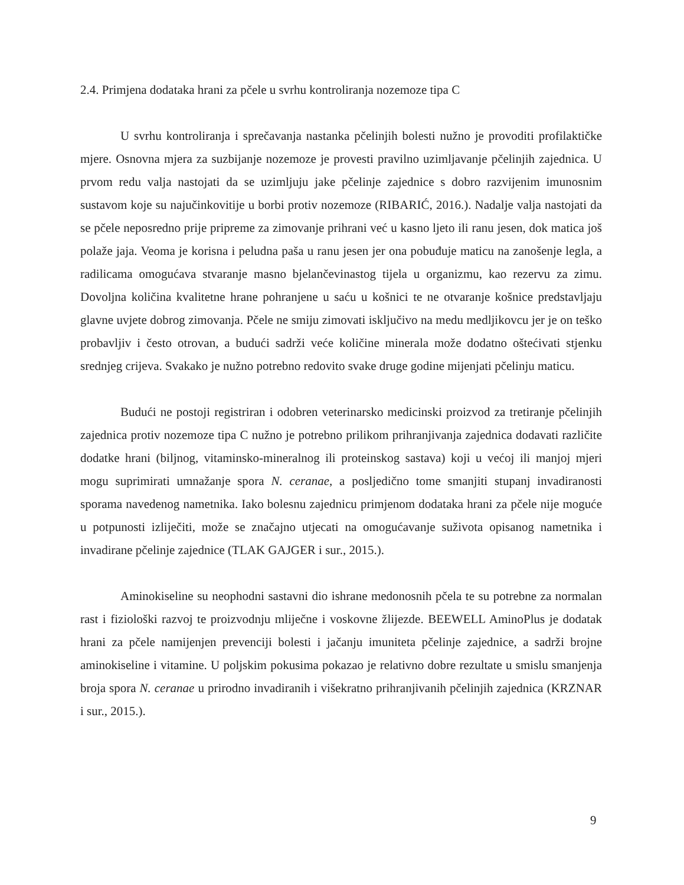2.4. Primjena dodataka hrani za pčele u svrhu kontroliranja nozemoze tipa C
U svrhu kontroliranja i sprečavanja nastanka pčelinjih bolesti nužno je provoditi profilaktičke mjere. Osnovna mjera za suzbijanje nozemoze je provesti pravilno uzimljavanje pčelinjih zajednica. U prvom redu valja nastojati da se uzimljuju jake pčelinje zajednice s dobro razvijenim imunosnim sustavom koje su najučinkovitije u borbi protiv nozemoze (RIBARIĆ, 2016.). Nadalje valja nastojati da se pčele neposredno prije pripreme za zimovanje prihrani već u kasno ljeto ili ranu jesen, dok matica još polaže jaja. Veoma je korisna i peludna paša u ranu jesen jer ona pobuđuje maticu na zanošenje legla, a radilicama omogućava stvaranje masno bjelančevinastog tijela u organizmu, kao rezervu za zimu. Dovoljna količina kvalitetne hrane pohranjene u saću u košnici te ne otvaranje košnice predstavljaju glavne uvjete dobrog zimovanja. Pčele ne smiju zimovati isključivo na medu medljikovcu jer je on teško probavljiv i često otrovan, a budući sadrži veće količine minerala može dodatno oštećivati stjenku srednjeg crijeva. Svakako je nužno potrebno redovito svake druge godine mijenjati pčelinju maticu.
Budući ne postoji registriran i odobren veterinarsko medicinski proizvod za tretiranje pčelinjih zajednica protiv nozemoze tipa C nužno je potrebno prilikom prihranjivanja zajednica dodavati različite dodatke hrani (biljnog, vitaminsko-mineralnog ili proteinskog sastava) koji u većoj ili manjoj mjeri mogu suprimirati umnažanje spora N. ceranae, a posljedično tome smanjiti stupanj invadiranosti sporama navedenog nametnika. Iako bolesnu zajednicu primjenom dodataka hrani za pčele nije moguće u potpunosti izliječiti, može se značajno utjecati na omogućavanje suživota opisanog nametnika i invadirane pčelinje zajednice (TLAK GAJGER i sur., 2015.).
Aminokiseline su neophodni sastavni dio ishrane medonosnih pčela te su potrebne za normalan rast i fiziološki razvoj te proizvodnju mliječne i voskovne žlijezde. BEEWELL AminoPlus je dodatak hrani za pčele namijenjen prevenciji bolesti i jačanju imuniteta pčelinje zajednice, a sadrži brojne aminokiseline i vitamine. U poljskim pokusima pokazao je relativno dobre rezultate u smislu smanjenja broja spora N. ceranae u prirodno invadiranih i višekratno prihranjivanih pčelinjih zajednica (KRZNAR i sur., 2015.).
9